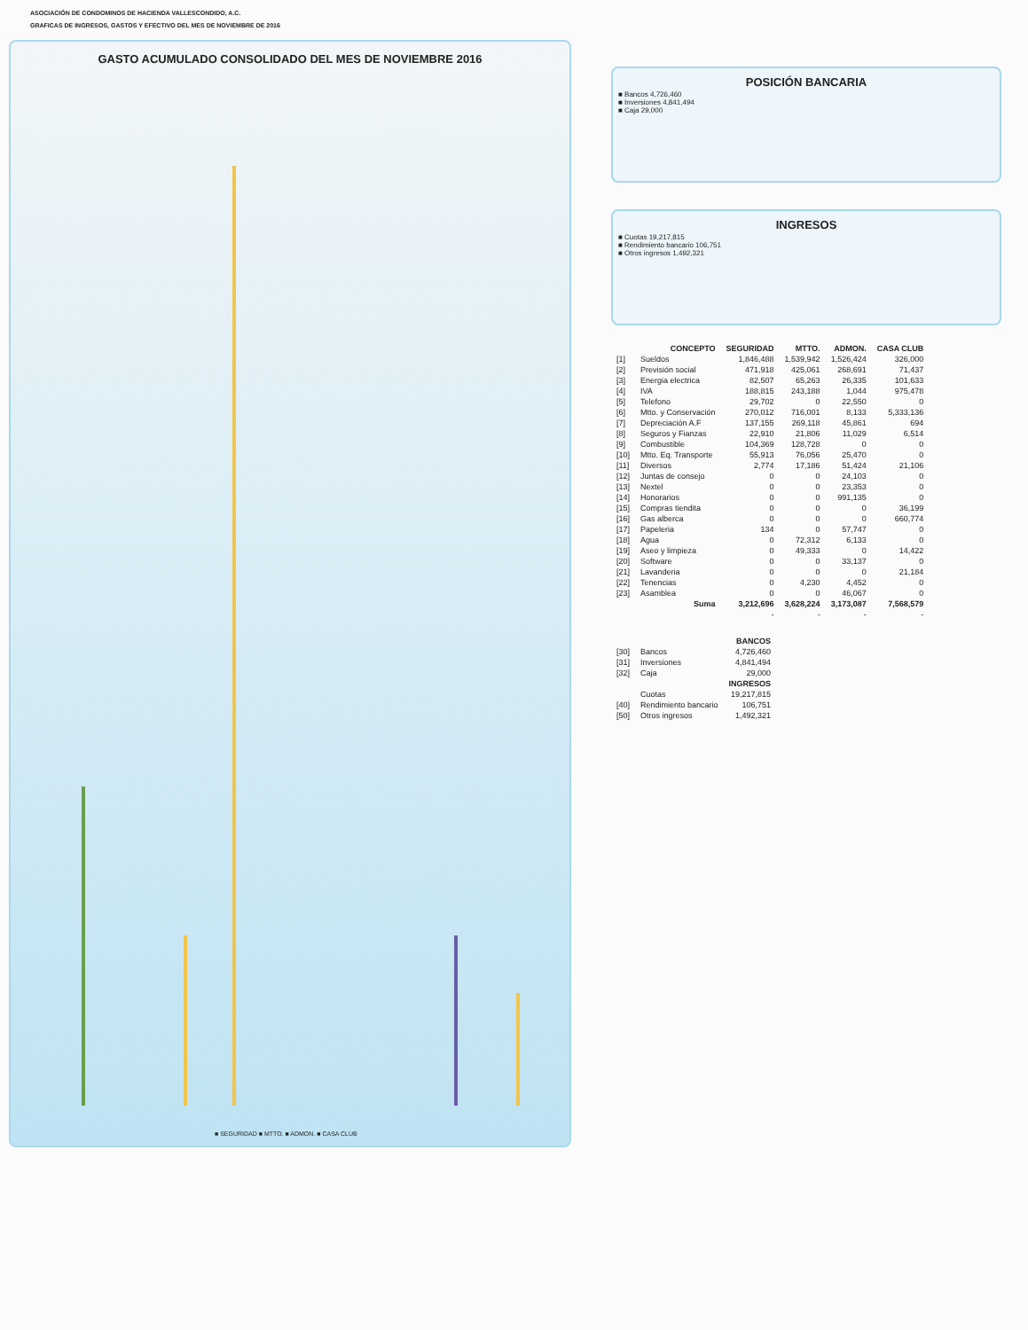ASOCIACIÓN DE CONDOMINOS DE HACIENDA VALLESCONDIDO, A.C.
GRAFICAS DE INGRESOS, GASTOS Y EFECTIVO DEL MES DE NOVIEMBRE DE 2016
GASTO ACUMULADO CONSOLIDADO DEL MES DE NOVIEMBRE 2016
■ SEGURIDAD ■ MTTO. ■ ADMON. ■ CASA CLUB
POSICIÓN BANCARIA
■ Bancos 4,726,460
■ Inversiones 4,841,494
■ Caja 29,000
INGRESOS
■ Cuotas 19,217,815
■ Rendimiento bancario 106,751
■ Otros ingresos 1,492,321
| | CONCEPTO | SEGURIDAD | MTTO. | ADMON. | CASA CLUB |
| --- | --- | --- | --- | --- | --- |
| [1] | Sueldos | 1,846,488 | 1,539,942 | 1,526,424 | 326,000 |
| [2] | Previsión social | 471,918 | 425,061 | 268,691 | 71,437 |
| [3] | Energia electrica | 82,507 | 65,263 | 26,335 | 101,633 |
| [4] | IVA | 188,815 | 243,188 | 1,044 | 975,478 |
| [5] | Telefono | 29,702 | 0 | 22,550 | 0 |
| [6] | Mtto. y Conservación | 270,012 | 716,001 | 8,133 | 5,333,136 |
| [7] | Depreciación A.F | 137,155 | 269,118 | 45,861 | 694 |
| [8] | Seguros y Fianzas | 22,910 | 21,806 | 11,029 | 6,514 |
| [9] | Combustible | 104,369 | 128,728 | 0 | 0 |
| [10] | Mtto. Eq. Transporte | 55,913 | 76,056 | 25,470 | 0 |
| [11] | Diversos | 2,774 | 17,186 | 51,424 | 21,106 |
| [12] | Juntas de consejo | 0 | 0 | 24,103 | 0 |
| [13] | Nextel | 0 | 0 | 23,353 | 0 |
| [14] | Honorarios | 0 | 0 | 991,135 | 0 |
| [15] | Compras tiendita | 0 | 0 | 0 | 36,199 |
| [16] | Gas alberca | 0 | 0 | 0 | 660,774 |
| [17] | Papeleria | 134 | 0 | 57,747 | 0 |
| [18] | Agua | 0 | 72,312 | 6,133 | 0 |
| [19] | Aseo y limpieza | 0 | 49,333 | 0 | 14,422 |
| [20] | Software | 0 | 0 | 33,137 | 0 |
| [21] | Lavanderia | 0 | 0 | 0 | 21,184 |
| [22] | Tenencias | 0 | 4,230 | 4,452 | 0 |
| [23] | Asamblea | 0 | 0 | 46,067 | 0 |
| | Suma | 3,212,696 | 3,628,224 | 3,173,087 | 7,568,579 |
| | | - | - | - | - |
| | | BANCOS |
| --- | --- | --- |
| [30] | Bancos | 4,726,460 |
| [31] | Inversiones | 4,841,494 |
| [32] | Caja | 29,000 |
| | | INGRESOS |
| | Cuotas | 19,217,815 |
| [40] | Rendimiento bancario | 106,751 |
| [50] | Otros ingresos | 1,492,321 |